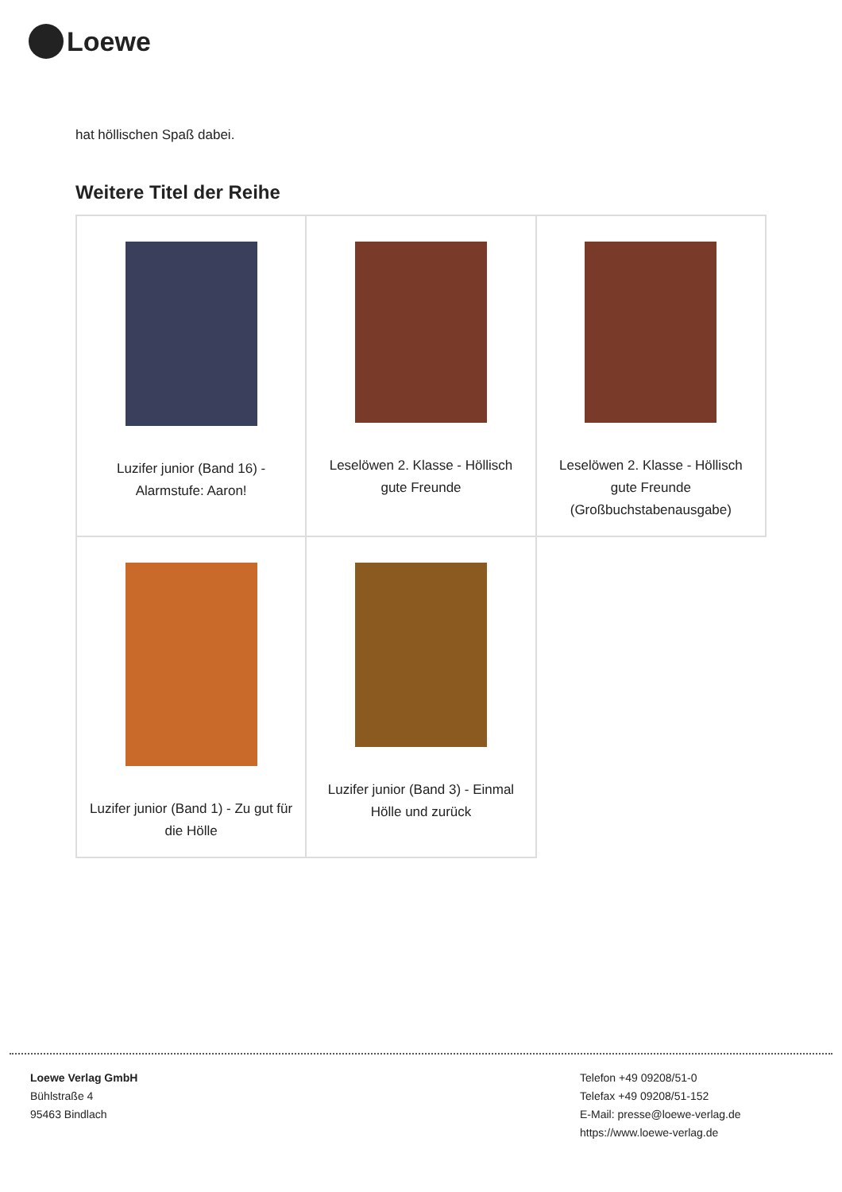Loewe
hat höllischen Spaß dabei.
Weitere Titel der Reihe
| Luzifer junior (Band 16) - Alarmstufe: Aaron! | Leselöwen 2. Klasse - Höllisch gute Freunde | Leselöwen 2. Klasse - Höllisch gute Freunde (Großbuchstabenausgabe) |
| Luzifer junior (Band 1) - Zu gut für die Hölle | Luzifer junior (Band 3) - Einmal Hölle und zurück | |
Loewe Verlag GmbH
Bühlstraße 4
95463 Bindlach
Telefon +49 09208/51-0
Telefax +49 09208/51-152
E-Mail: presse@loewe-verlag.de
https://www.loewe-verlag.de